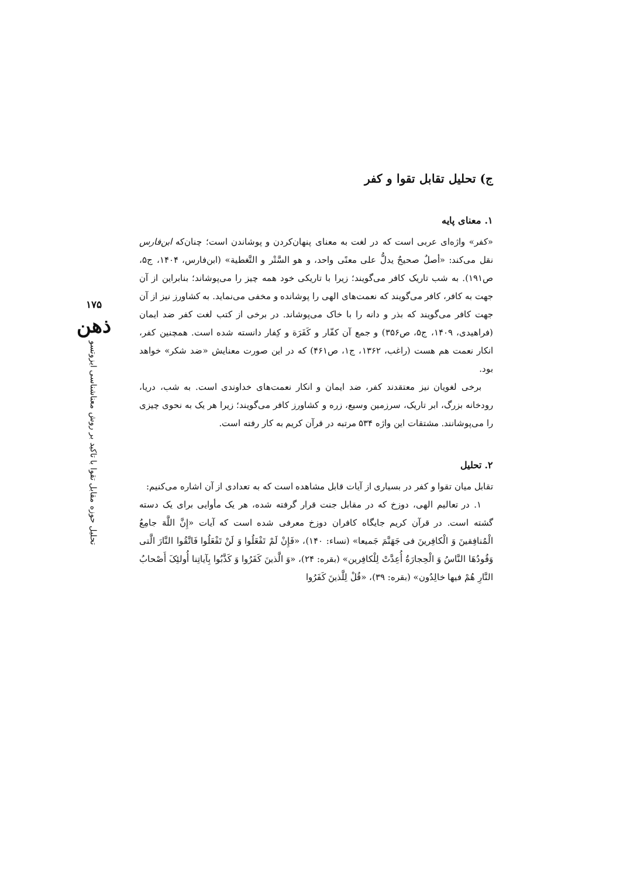ج) تحلیل تقابل تقوا و کفر
۱. معنای پایه
«کفر» واژه‌ای عربی است که در لغت به معنای پنهان‌کردن و پوشاندن است؛ چنان‌که ابن‌فارس نقل می‌کند: «أصلٌ صحیحٌ یدلُّ علی معنًی واحد، و هو السَّتْر و التَّغطیة» (ابن‌فارس، ۱۴۰۴، ج۵، ص۱۹۱). به شب تاریک کافر می‌گویند؛ زیرا با تاریکی خود همه چیز را می‌پوشاند؛ بنابراین از آن جهت به کافر، کافر می‌گویند که نعمت‌های الهی را پوشانده و مخفی می‌نماید. به کشاورز نیز از آن جهت کافر می‌گویند که بذر و دانه را با خاک می‌پوشاند. در برخی از کتب لغت کفر ضد ایمان (فراهیدی، ۱۴۰۹، ج۵، ص۳۵۶) و جمع آن کفّار و کَفَرَة و کِفار دانسته شده است. همچنین کفر، انکار نعمت هم هست (راغب، ۱۳۶۲، ج۱، ص۴۶۱) که در این صورت معنایش «ضد شکر» خواهد بود.
برخی لغویان نیز معتقدند کفر، ضد ایمان و انکار نعمت‌های خداوندی است. به شب، دریا، رودخانه بزرگ، ابر تاریک، سرزمین وسیع، زره و کشاورز کافر می‌گویند؛ زیرا هر یک به نحوی چیزی را می‌پوشانند. مشتقات این واژه ۵۳۴ مرتبه در قرآن کریم به کار رفته است.
۲. تحلیل
تقابل میان تقوا و کفر در بسیاری از آیات قابل مشاهده است که به تعدادی از آن اشاره می‌کنیم:
۱. در تعالیم الهی، دوزخ که در مقابل جنت قرار گرفته شده، هر یک مأوایی برای یک دسته گشته است. در قرآن کریم جایگاه کافران دوزخ معرفی شده است که آیات «إِنَّ اللَّهَ جامِعُ الْمُنافِقینَ وَ الْکافِرینَ فی جَهَنَّمَ جَمیعا» (نساء: ۱۴۰)، «فَإِنْ لَمْ تَفْعَلُوا وَ لَنْ تَفْعَلُوا فَاتَّقُوا النَّارَ الَّتی وَقُودُهَا النَّاسُ وَ الْحِجارَةُ أُعِدَّتْ لِلْکافِرین» (بقره: ۲۴)، «وَ الَّذینَ کَفَرُوا وَ کَذَّبُوا بِآیاتِنا أُولئِکَ أَصْحابُ النَّارِ هُمْ فیها خالِدُون» (بقره: ۳۹)، «قُلْ لِلَّذینَ کَفَرُوا
۱۷۵
ذهن
تحلیل حوزه مقابل تقوا با تاکید بر روش معناشناسی ایزوتسو